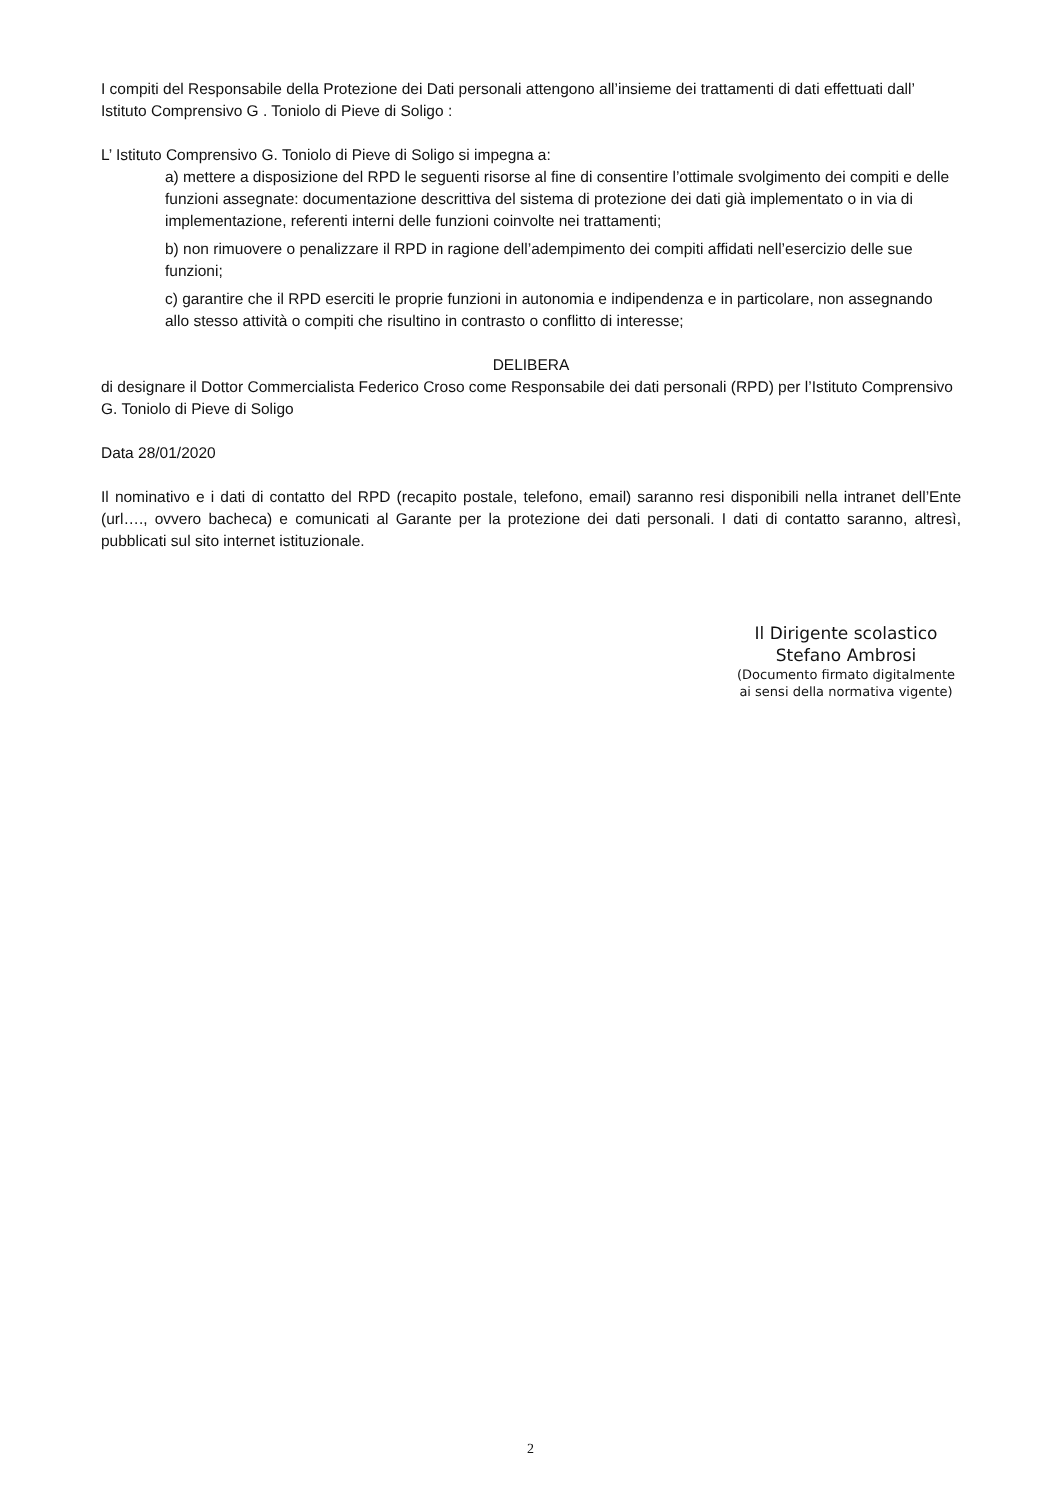I compiti del Responsabile della Protezione dei Dati personali attengono all’insieme dei trattamenti di dati effettuati dall’ Istituto Comprensivo G . Toniolo di Pieve di Soligo :
L’ Istituto Comprensivo G. Toniolo di Pieve di Soligo si impegna a:
a) mettere a disposizione del RPD le seguenti risorse al fine di consentire l’ottimale svolgimento dei compiti e delle funzioni assegnate: documentazione descrittiva del sistema di protezione dei dati già implementato o in via di implementazione, referenti interni delle funzioni coinvolte nei trattamenti;
b) non rimuovere o penalizzare il RPD in ragione dell’adempimento dei compiti affidati nell’esercizio delle sue funzioni;
c) garantire che il RPD eserciti le proprie funzioni in autonomia e indipendenza e in particolare, non assegnando allo stesso attività o compiti che risultino in contrasto o conflitto di interesse;
DELIBERA
di designare il Dottor Commercialista Federico Croso come Responsabile dei dati personali (RPD) per l’Istituto Comprensivo G. Toniolo di Pieve di Soligo
Data 28/01/2020
Il nominativo e i dati di contatto del RPD (recapito postale, telefono, email) saranno resi disponibili nella intranet dell’Ente (url…., ovvero bacheca) e comunicati al Garante per la protezione dei dati personali. I dati di contatto saranno, altresì, pubblicati sul sito internet istituzionale.
Il Dirigente scolastico
Stefano Ambrosi
(Documento firmato digitalmente
ai sensi della normativa vigente)
2